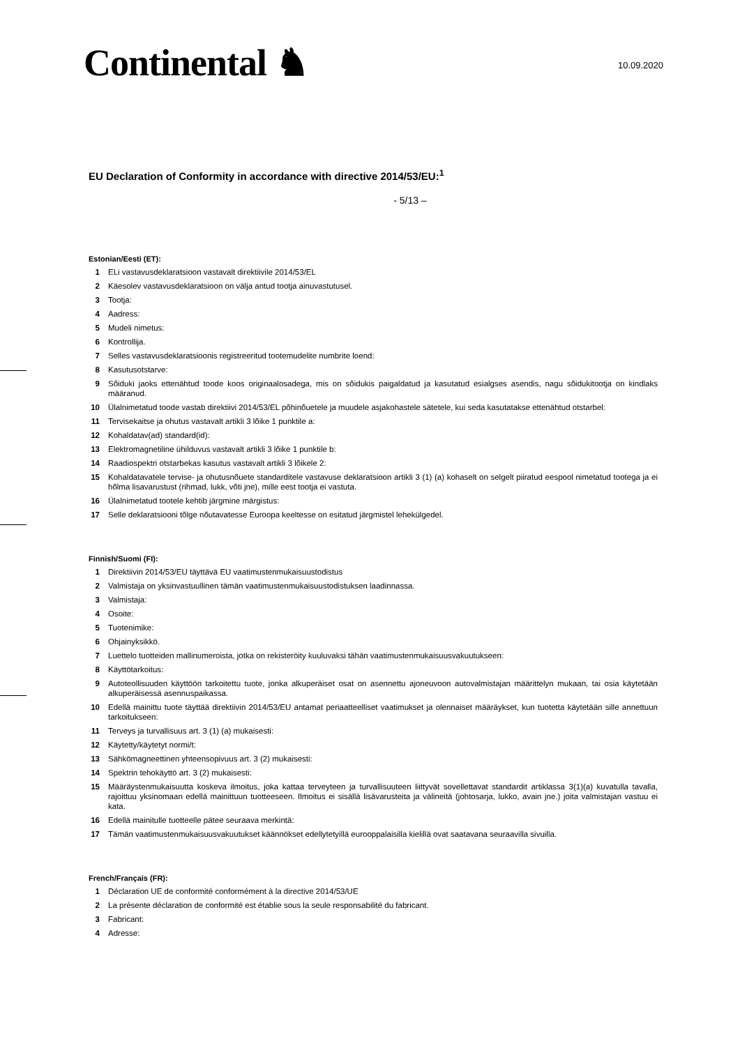Continental ♞
10.09.2020
EU Declaration of Conformity in accordance with directive 2014/53/EU:<sup>1</sup>
- 5/13 –
Estonian/Eesti (ET):
1 ELi vastavusdeklaratsioon vastavalt direktiivile 2014/53/EL
2 Käesolev vastavusdeklaratsioon on välja antud tootja ainuvastutusel.
3 Tootja:
4 Aadress:
5 Mudeli nimetus:
6 Kontrollija.
7 Selles vastavusdeklaratsioonis registreeritud tootemudelite numbrite loend:
8 Kasutusotstarve:
9 Sõiduki jaoks ettenähtud toode koos originaalosadega, mis on sõidukis paigaldatud ja kasutatud esialgses asendis, nagu sõidukitootja on kindlaks määranud.
10 Ülalnimetatud toode vastab direktiivi 2014/53/EL põhinõuetele ja muudele asjakohastele sätetele, kui seda kasutatakse ettenähtud otstarbel:
11 Tervisekaitse ja ohutus vastavalt artikli 3 lõike 1 punktile a:
12 Kohaldatav(ad) standard(id):
13 Elektromagnetiline ühilduvus vastavalt artikli 3 lõike 1 punktile b:
14 Raadiospektri otstarbekas kasutus vastavalt artikli 3 lõikele 2:
15 Kohaldatavatele tervise- ja ohutusnõuete standarditele vastavuse deklaratsioon artikli 3 (1) (a) kohaselt on selgelt piiratud eespool nimetatud tootega ja ei hõlma lisavarustust (rihmad, lukk, võti jne), mille eest tootja ei vastuta.
16 Ülalnimetatud tootele kehtib järgmine märgistus:
17 Selle deklaratsiooni tõlge nõutavatesse Euroopa keeltesse on esitatud järgmistel lehekülgedel.
Finnish/Suomi (FI):
1 Direktiivin 2014/53/EU täyttävä EU vaatimustenmukaisuustodistus
2 Valmistaja on yksinvastuullinen tämän vaatimustenmukaisuustodistuksen laadinnassa.
3 Valmistaja:
4 Osoite:
5 Tuotenimike:
6 Ohjainyksikkö.
7 Luettelo tuotteiden mallinumeroista, jotka on rekisteröity kuuluvaksi tähän vaatimustenmukaisuusvakuutukseen:
8 Käyttötarkoitus:
9 Autoteollisuuden käyttöön tarkoitettu tuote, jonka alkuperäiset osat on asennettu ajoneuvoon autovalmistajan määrittelyn mukaan, tai osia käytetään alkuperäisessä asennuspaikassa.
10 Edellä mainittu tuote täyttää direktiivin 2014/53/EU antamat periaatteelliset vaatimukset ja olennaiset määräykset, kun tuotetta käytetään sille annettuun tarkoitukseen:
11 Terveys ja turvallisuus art. 3 (1) (a) mukaisesti:
12 Käytetty/käytetyt normi/t:
13 Sähkömagneettinen yhteensopivuus art. 3 (2) mukaisesti:
14 Spektrin tehokäyttö art. 3 (2) mukaisesti:
15 Määräystenmukaisuutta koskeva ilmoitus, joka kattaa terveyteen ja turvallisuuteen liittyvät sovellettavat standardit artiklassa 3(1)(a) kuvatulla tavalla, rajoittuu yksinomaan edellä mainittuun tuotteeseen. Ilmoitus ei sisällä lisävarusteita ja välineitä (johtosarja, lukko, avain jne.) joita valmistajan vastuu ei kata.
16 Edellä mainitulle tuotteelle pätee seuraava merkintä:
17 Tämän vaatimustenmukaisuusvakuutukset käännökset edellytetyillä eurooppalaisilla kielillä ovat saatavana seuraavilla sivuilla.
French/Français (FR):
1 Déclaration UE de conformité conformément à la directive 2014/53/UE
2 La présente déclaration de conformité est établie sous la seule responsabilité du fabricant.
3 Fabricant:
4 Adresse: